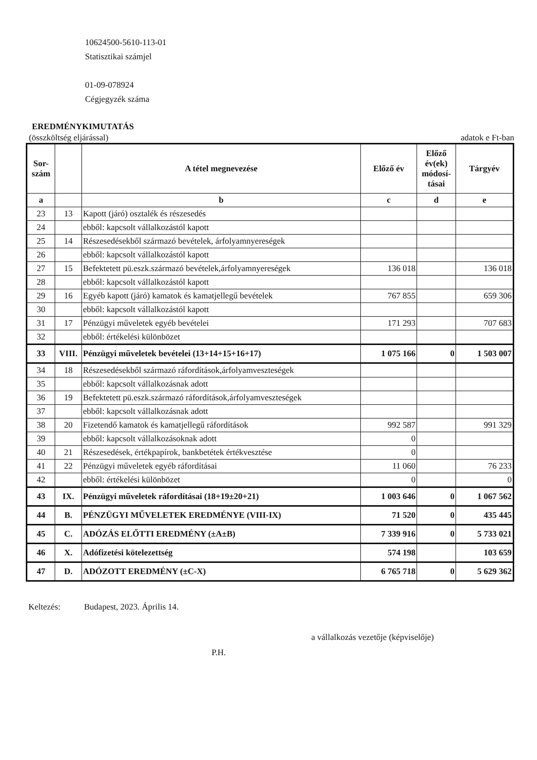10624500-5610-113-01
Statisztikai számjel
01-09-078924
Cégjegyzék száma
EREDMÉNYKIMUTATÁS
(összköltség eljárással) adatok e Ft-ban
| Sor- szám | | A tétel megnevezése | Előző év | Előző év(ek) módosí-tásai | Tárgyév |
| --- | --- | --- | --- | --- | --- |
| a | | b | c | d | e |
| 23 | 13 | Kapott (járó) osztalék és részesedés | | | |
| 24 | | ebből: kapcsolt vállalkozástól kapott | | | |
| 25 | 14 | Részesedésekből származó bevételek, árfolyamnyereségek | | | |
| 26 | | ebből: kapcsolt vállalkozástól kapott | | | |
| 27 | 15 | Befektetett pü.eszk.származó bevételek,árfolyamnyereségek | 136 018 | | 136 018 |
| 28 | | ebből: kapcsolt vállalkozástól kapott | | | |
| 29 | 16 | Egyéb kapott (járó) kamatok és kamatjellegű bevételek | 767 855 | | 659 306 |
| 30 | | ebből: kapcsolt vállalkozástól kapott | | | |
| 31 | 17 | Pénzügyi műveletek egyéb bevételei | 171 293 | | 707 683 |
| 32 | | ebből: értékelési különbözet | | | |
| 33 | VIII. | Pénzügyi műveletek bevételei (13+14+15+16+17) | 1 075 166 | 0 | 1 503 007 |
| 34 | 18 | Részesedésekből származó ráfordítások,árfolyamveszteségek | | | |
| 35 | | ebből: kapcsolt vállalkozásnak adott | | | |
| 36 | 19 | Befektetett pü.eszk.származó ráfordítások,árfolyamveszteségek | | | |
| 37 | | ebből: kapcsolt vállalkozásnak adott | | | |
| 38 | 20 | Fizetendő kamatok és kamatjellegű ráfordítások | 992 587 | | 991 329 |
| 39 | | ebből: kapcsolt vállalkozásoknak adott | 0 | | |
| 40 | 21 | Részesedések, értékpapírok, bankbetétek értékvesztése | 0 | | |
| 41 | 22 | Pénzügyi műveletek egyéb ráfordításai | 11 060 | | 76 233 |
| 42 | | ebből: értékelési különbözet | 0 | | 0 |
| 43 | IX. | Pénzügyi műveletek ráfordításai (18+19±20+21) | 1 003 646 | 0 | 1 067 562 |
| 44 | B. | PÉNZÜGYI MŰVELETEK EREDMÉNYE (VIII-IX) | 71 520 | 0 | 435 445 |
| 45 | C. | ADÓZÁS ELŐTTI EREDMÉNY (±A±B) | 7 339 916 | 0 | 5 733 021 |
| 46 | X. | Adófizetési kötelezettség | 574 198 | | 103 659 |
| 47 | D. | ADÓZOTT EREDMÉNY (±C-X) | 6 765 718 | 0 | 5 629 362 |
Keltezés: Budapest, 2023. Április 14.
a vállalkozás vezetője (képviselője)
P.H.